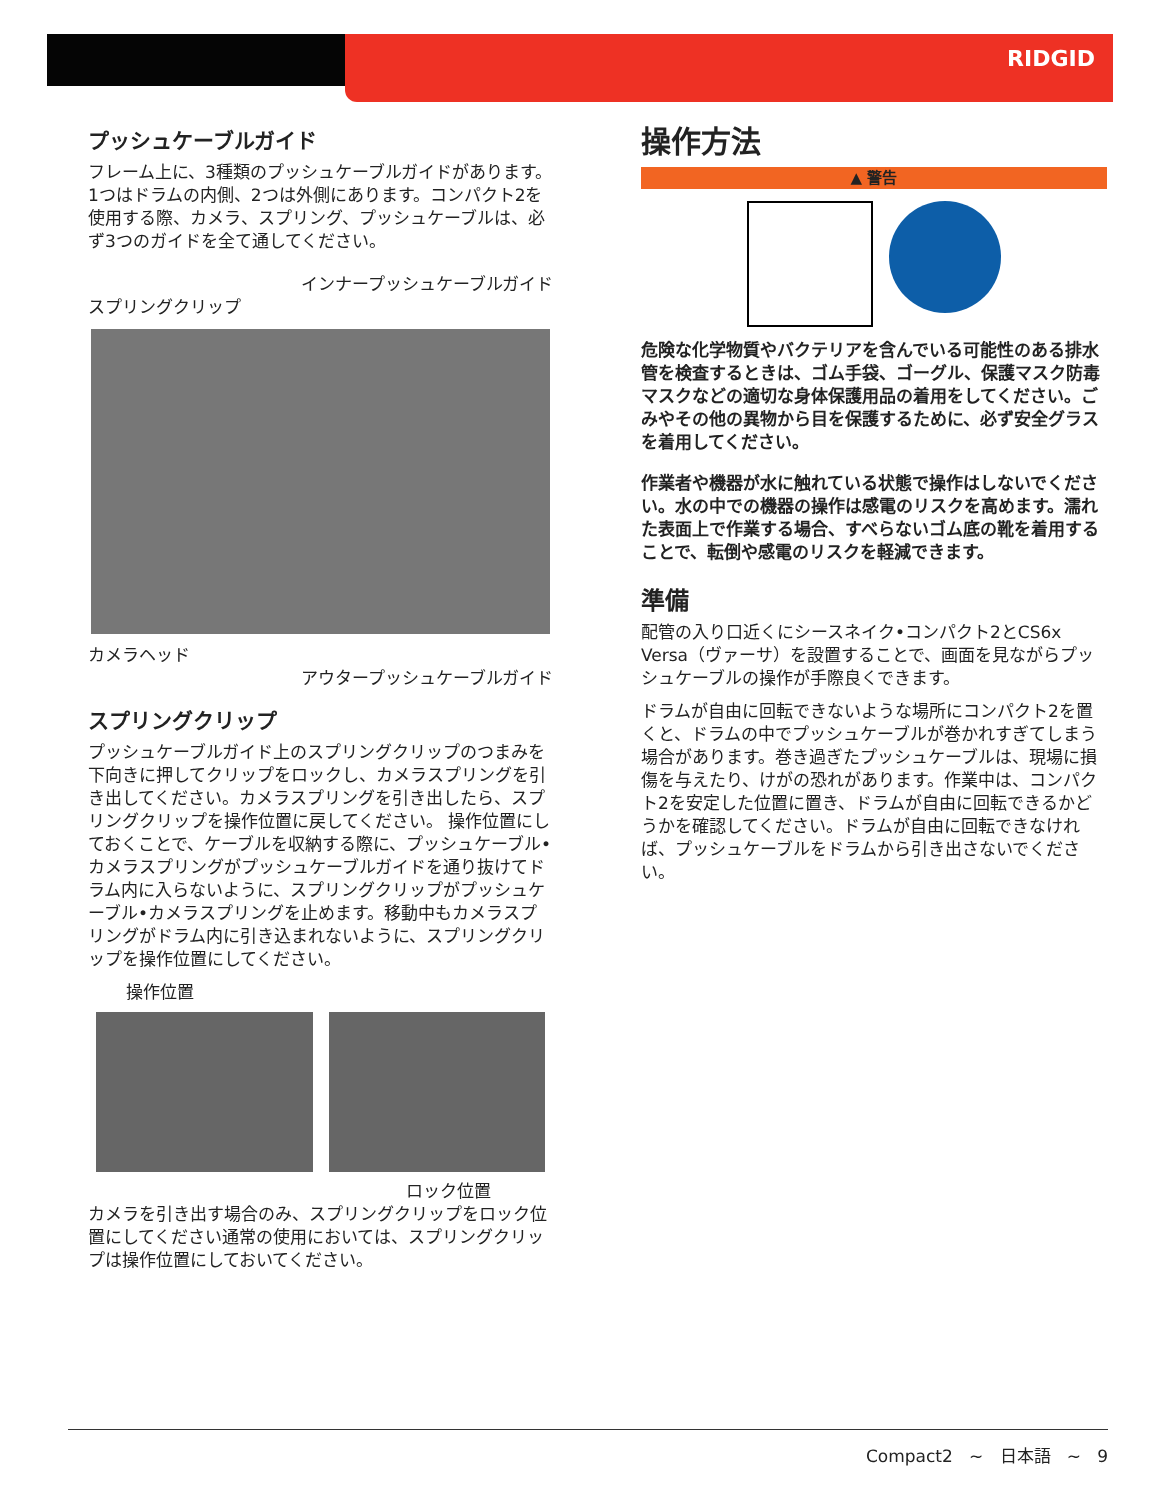RIDGID
プッシュケーブルガイド
フレーム上に、3種類のプッシュケーブルガイドがあります。1つはドラムの内側、2つは外側にあります。コンパクト2を使用する際、カメラ、スプリング、プッシュケーブルは、必ず3つのガイドを全て通してください。
インナープッシュケーブルガイド
スプリングクリップ
カメラヘッド
アウタープッシュケーブルガイド
スプリングクリップ
プッシュケーブルガイド上のスプリングクリップのつまみを下向きに押してクリップをロックし、カメラスプリングを引き出してください。カメラスプリングを引き出したら、スプリングクリップを操作位置に戻してください。 操作位置にしておくことで、ケーブルを収納する際に、プッシュケーブル•カメラスプリングがプッシュケーブルガイドを通り抜けてドラム内に入らないように、スプリングクリップがプッシュケーブル•カメラスプリングを止めます。移動中もカメラスプリングがドラム内に引き込まれないように、スプリングクリップを操作位置にしてください。
操作位置
ロック位置
カメラを引き出す場合のみ、スプリングクリップをロック位置にしてください通常の使用においては、スプリングクリップは操作位置にしておいてください。
操作方法
▲ 警告
危険な化学物質やバクテリアを含んでいる可能性のある排水管を検査するときは、ゴム手袋、ゴーグル、保護マスク防毒マスクなどの適切な身体保護用品の着用をしてください。ごみやその他の異物から目を保護するために、必ず安全グラスを着用してください。
作業者や機器が水に触れている状態で操作はしないでください。水の中での機器の操作は感電のリスクを高めます。濡れた表面上で作業する場合、すべらないゴム底の靴を着用することで、転倒や感電のリスクを軽減できます。
準備
配管の入り口近くにシースネイク•コンパクト2とCS6x Versa（ヴァーサ）を設置することで、画面を見ながらプッシュケーブルの操作が手際良くできます。
ドラムが自由に回転できないような場所にコンパクト2を置くと、ドラムの中でプッシュケーブルが巻かれすぎてしまう場合があります。巻き過ぎたプッシュケーブルは、現場に損傷を与えたり、けがの恐れがあります。作業中は、コンパクト2を安定した位置に置き、ドラムが自由に回転できるかどうかを確認してください。ドラムが自由に回転できなければ、プッシュケーブルをドラムから引き出さないでください。
Compact2 ~ 日本語 ~ 9